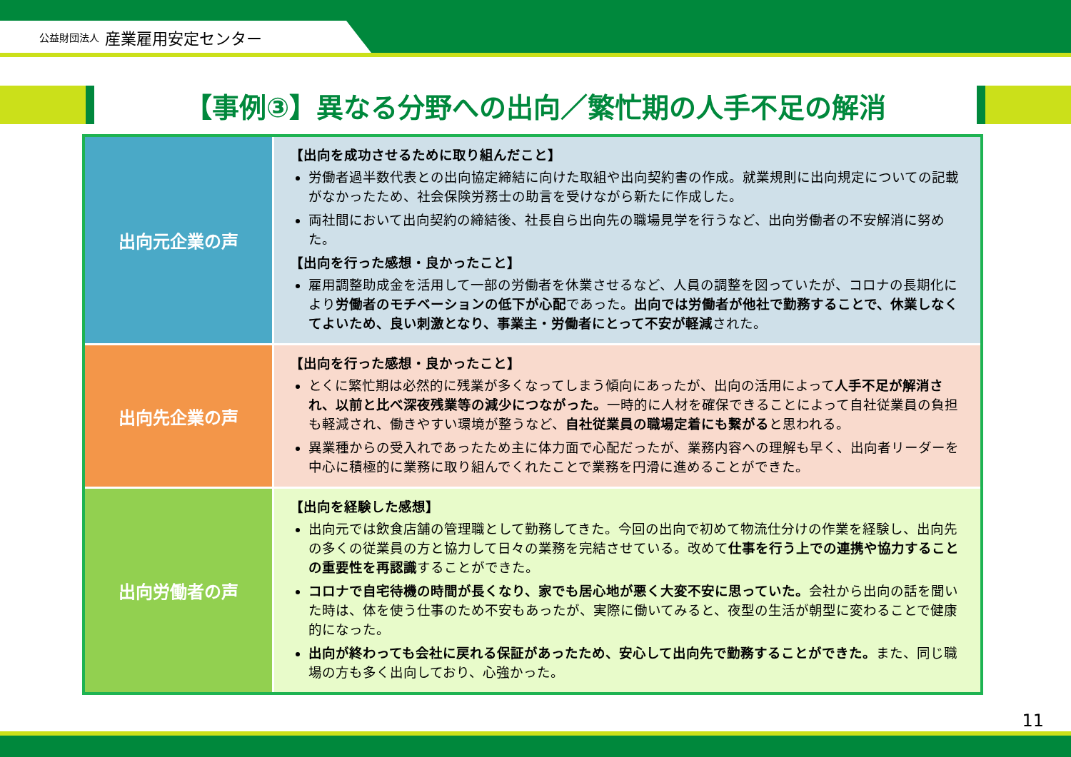公益財団法人 産業雇用安定センター
【事例③】異なる分野への出向／繁忙期の人手不足の解消
| 出向元企業の声 | 【出向を成功させるために取り組んだこと】 労働者過半数代表との出向協定締結に向けた取組や出向契約書の作成。就業規則に出向規定についての記載がなかったため、社会保険労務士の助言を受けながら新たに作成した。 両社間において出向契約の締結後、社長自ら出向先の職場見学を行うなど、出向労働者の不安解消に努めた。 【出向を行った感想・良かったこと】 雇用調整助成金を活用して一部の労働者を休業させるなど、人員の調整を図っていたが、コロナの長期化により 労働者のモチベーションの低下が心配 であった。 出向では労働者が他社で勤務することで、休業しなくてよいため、良い刺激となり、事業主・労働者にとって不安が軽減 された。 |
| 出向先企業の声 | 【出向を行った感想・良かったこと】 とくに繁忙期は必然的に残業が多くなってしまう傾向にあったが、出向の活用によって 人手不足が解消され、以前と比べ深夜残業等の減少につながった。 一時的に人材を確保できることによって自社従業員の負担も軽減され、働きやすい環境が整うなど、 自社従業員の職場定着にも繋がる と思われる。 異業種からの受入れであったため主に体力面で心配だったが、業務内容への理解も早く、出向者リーダーを中心に積極的に業務に取り組んでくれたことで業務を円滑に進めることができた。 |
| 出向労働者の声 | 【出向を経験した感想】 出向元では飲食店舗の管理職として勤務してきた。今回の出向で初めて物流仕分けの作業を経験し、出向先の多くの従業員の方と協力して日々の業務を完結させている。改めて 仕事を行う上での連携や協力することの重要性を再認識 することができた。 コロナで自宅待機の時間が長くなり、家でも居心地が悪く大変不安に思っていた。 会社から出向の話を聞いた時は、体を使う仕事のため不安もあったが、実際に働いてみると、夜型の生活が朝型に変わることで健康的になった。 出向が終わっても会社に戻れる保証があったため、安心して出向先で勤務することができた。 また、同じ職場の方も多く出向しており、心強かった。 |
11